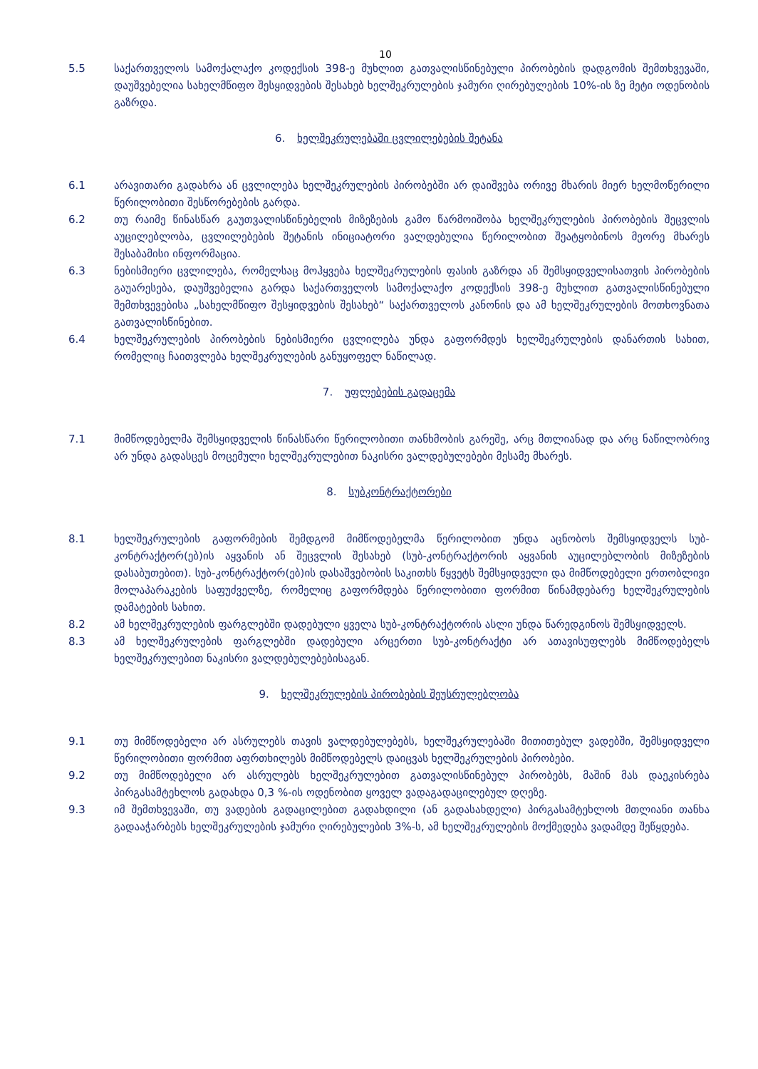10
5.5 საქართველოს სამოქალაქო კოდექსის 398-ე მუხლით გათვალისწინებული პირობების დადგომის შემთხვევაში, დაუშვებელია სახელმწიფო შესყიდვების შესახებ ხელშეკრულების ჯამური ღირებულების 10%-ის ზე მეტი ოდენობის გაზრდა.
6. ხელშეკრულებაში ცვლილებების შეტანა
6.1 არავითარი გადახრა ან ცვლილება ხელშეკრულების პირობებში არ დაიშვება ორივე მხარის მიერ ხელმოწერილი წერილობითი შესწორებების გარდა.
6.2 თუ რაიმე წინასწარ გაუთვალისწინებელის მიზეზების გამო წარმოიშობა ხელშეკრულების პირობების შეცვლის აუცილებლობა, ცვლილებების შეტანის ინიციატორი ვალდებულია წერილობით შეატყობინოს მეორე მხარეს შესაბამისი ინფორმაცია.
6.3 ნებისმიერი ცვლილება, რომელსაც მოჰყვება ხელშეკრულების ფასის გაზრდა ან შემსყიდველისათვის პირობების გაუარესება, დაუშვებელია გარდა საქართველოს სამოქალაქო კოდექსის 398-ე მუხლით გათვალისწინებული შემთხვევებისა „სახელმწიფო შესყიდვების შესახებ“ საქართველოს კანონის და ამ ხელშეკრულების მოთხოვნათა გათვალისწინებით.
6.4 ხელშეკრულების პირობების ნებისმიერი ცვლილება უნდა გაფორმდეს ხელშეკრულების დანართის სახით, რომელიც ჩაითვლება ხელშეკრულების განუყოფელ ნაწილად.
7. უფლებების გადაცემა
7.1 მიმწოდებელმა შემსყიდველის წინასწარი წერილობითი თანხმობის გარეშე, არც მთლიანად და არც ნაწილობრივ არ უნდა გადასცეს მოცემული ხელშეკრულებით ნაკისრი ვალდებულებები მესამე მხარეს.
8. სუბკონტრაქტორები
8.1 ხელშეკრულების გაფორმების შემდგომ მიმწოდებელმა წერილობით უნდა აცნობოს შემსყიდველს სუბ-კონტრაქტორ(ებ)ის აყვანის ან შეცვლის შესახებ (სუბ-კონტრაქტორის აყვანის აუცილებლობის მიზეზების დასაბუთებით). სუბ-კონტრაქტორ(ებ)ის დასაშვებობის საკითხს წყვეტს შემსყიდველი და მიმწოდებელი ერთობლივი მოლაპარაკების საფუძველზე, რომელიც გაფორმდება წერილობითი ფორმით წინამდებარე ხელშეკრულების დამატების სახით.
8.2 ამ ხელშეკრულების ფარგლებში დადებული ყველა სუბ-კონტრაქტორის ასლი უნდა წარედგინოს შემსყიდველს.
8.3 ამ ხელშეკრულების ფარგლებში დადებული არცერთი სუბ-კონტრაქტი არ ათავისუფლებს მიმწოდებელს ხელშეკრულებით ნაკისრი ვალდებულებებისაგან.
9. ხელშეკრულების პირობების შეუსრულებლობა
9.1 თუ მიმწოდებელი არ ასრულებს თავის ვალდებულებებს, ხელშეკრულებაში მითითებულ ვადებში, შემსყიდველი წერილობითი ფორმით აფრთხილებს მიმწოდებელს დაიცვას ხელშეკრულების პირობები.
9.2 თუ მიმწოდებელი არ ასრულებს ხელშეკრულებით გათვალისწინებულ პირობებს, მაშინ მას დაეკისრება პირგასამტეხლოს გადახდა 0,3 %-ის ოდენობით ყოველ ვადაგადაცილებულ დღეზე.
9.3 იმ შემთხვევაში, თუ ვადების გადაცილებით გადახდილი (ან გადასახდელი) პირგასამტეხლოს მთლიანი თანხა გადააჭარბებს ხელშეკრულების ჯამური ღირებულების 3%-ს, ამ ხელშეკრულების მოქმედება ვადამდე შეწყდება.